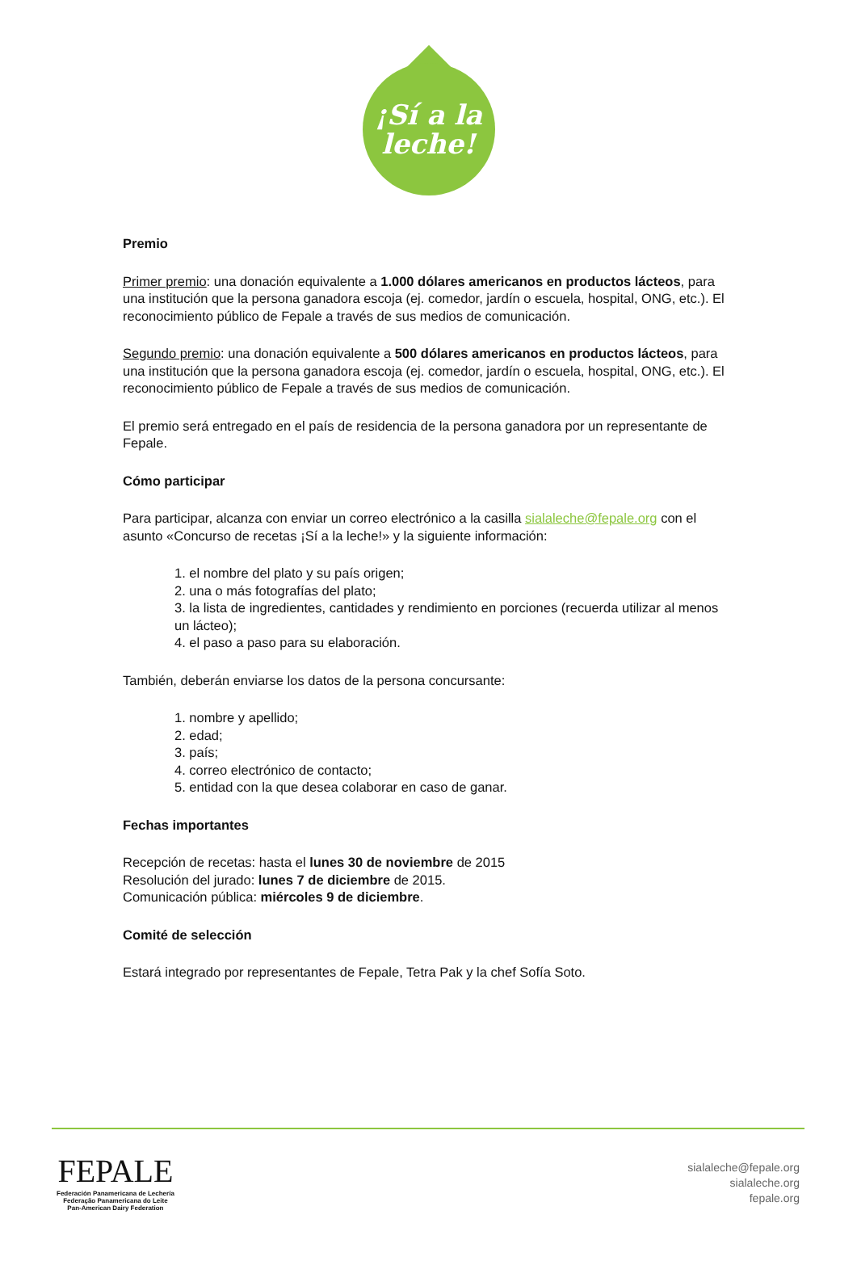¡Sí a la
leche!
Premio
Primer premio: una donación equivalente a 1.000 dólares americanos en productos lácteos, para una institución que la persona ganadora escoja (ej. comedor, jardín o escuela, hospital, ONG, etc.). El reconocimiento público de Fepale a través de sus medios de comunicación.
Segundo premio: una donación equivalente a 500 dólares americanos en productos lácteos, para una institución que la persona ganadora escoja (ej. comedor, jardín o escuela, hospital, ONG, etc.). El reconocimiento público de Fepale a través de sus medios de comunicación.
El premio será entregado en el país de residencia de la persona ganadora por un representante de Fepale.
Cómo participar
Para participar, alcanza con enviar un correo electrónico a la casilla sialaleche@fepale.org con el asunto «Concurso de recetas ¡Sí a la leche!» y la siguiente información:
1. el nombre del plato y su país origen;
2. una o más fotografías del plato;
3. la lista de ingredientes, cantidades y rendimiento en porciones (recuerda utilizar al menos un lácteo);
4. el paso a paso para su elaboración.
También, deberán enviarse los datos de la persona concursante:
1. nombre y apellido;
2. edad;
3. país;
4. correo electrónico de contacto;
5. entidad con la que desea colaborar en caso de ganar.
Fechas importantes
Recepción de recetas: hasta el lunes 30 de noviembre de 2015
Resolución del jurado: lunes 7 de diciembre de 2015.
Comunicación pública: miércoles 9 de diciembre.
Comité de selección
Estará integrado por representantes de Fepale, Tetra Pak y la chef Sofía Soto.
FEPALE
Federación Panamericana de Lechería
Federação Panamericana do Leite
Pan-American Dairy Federation
sialaleche@fepale.org
sialaleche.org
fepale.org